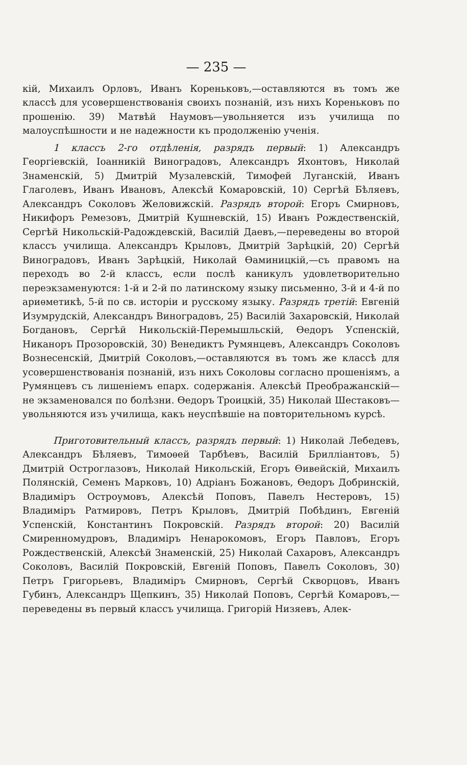— 235 —
кій, Михаилъ Орловъ, Иванъ Кореньковъ,—оставляются въ томъ же классѣ для усовершенствованія своихъ познаній, изъ нихъ Кореньковъ по прошенію. 39) Матвѣй Наумовъ—увольняется изъ училища по малоуспѣшности и не надежности къ продолженію ученія.
1 классъ 2-го отдѣленія, разрядъ первый: 1) Александръ Георгіевскій, Іоанникій Виноградовъ, Александръ Яхонтовъ, Николай Знаменскій, 5) Дмитрій Музалевскій, Тимофей Луганскій, Иванъ Глаголевъ, Иванъ Ивановъ, Алексѣй Комаровскій, 10) Сергѣй Бѣляевъ, Александръ Соколовъ Желовижскій. Разрядъ второй: Егоръ Смирновъ, Никифоръ Ремезовъ, Дмитрій Кушневскій, 15) Иванъ Рождественскій, Сергѣй Никольскій-Радождевскій, Василій Даевъ,—переведены во второй классъ училища. Александръ Крыловъ, Дмитрій Зарѣцкій, 20) Сергѣй Виноградовъ, Иванъ Зарѣцкій, Николай Ѳаминицкій,—съ правомъ на переходъ во 2-й классъ, если послѣ каникулъ удовлетворительно переэкзаменуются: 1-й и 2-й по латинскому языку письменно, 3-й и 4-й по ариѳметикѣ, 5-й по св. исторіи и русскому языку. Разрядъ третій: Евгеній Изумрудскій, Александръ Виноградовъ, 25) Василій Захаровскій, Николай Богдановъ, Сергѣй Никольскій-Перемышльскій, Ѳедоръ Успенскій, Никаноръ Прозоровскій, 30) Венедиктъ Румянцевъ, Александръ Соколовъ Вознесенскій, Дмитрій Соколовъ,—оставляются въ томъ же классѣ для усовершенствованія познаній, изъ нихъ Соколовы согласно прошеніямъ, а Румянцевъ съ лишеніемъ епарх. содержанія. Алексѣй Преображанскій—не экзаменовался по болѣзни. Ѳедоръ Троицкій, 35) Николай Шестаковъ—увольняются изъ училища, какъ неуспѣвшіе на повторительномъ курсѣ.
Приготовительный классъ, разрядъ первый: 1) Николай Лебедевъ, Александръ Бѣляевъ, Тимоѳей Тарбѣевъ, Василій Брилліантовъ, 5) Дмитрій Остроглазовъ, Николай Никольскій, Егоръ Ѳивейскій, Михаилъ Полянскій, Семенъ Марковъ, 10) Адріанъ Божановъ, Ѳедоръ Добринскій, Владиміръ Остроумовъ, Алексѣй Поповъ, Павелъ Нестеровъ, 15) Владиміръ Ратмировъ, Петръ Крыловъ, Дмитрій Побѣдинъ, Евгеній Успенскій, Константинъ Покровскій. Разрядъ второй: 20) Василій Смиренномудровъ, Владиміръ Ненарокомовъ, Егоръ Павловъ, Егоръ Рождественскій, Алексѣй Знаменскій, 25) Николай Сахаровъ, Александръ Соколовъ, Василій Покровскій, Евгеній Поповъ, Павелъ Соколовъ, 30) Петръ Григорьевъ, Владиміръ Смирновъ, Сергѣй Скворцовъ, Иванъ Губинъ, Александръ Щепкинъ, 35) Николай Поповъ, Сергѣй Комаровъ,—переведены въ первый классъ училища. Григорій Низяевъ, Алек-